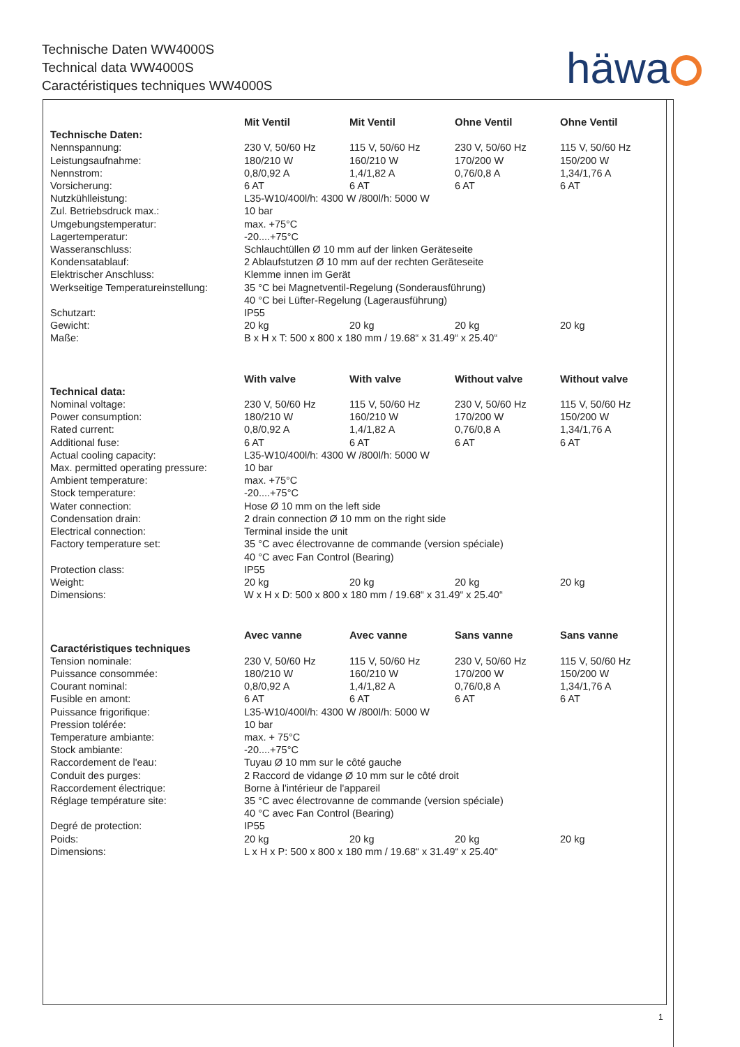Technische Daten WW4000S
Technical data WW4000S
Caractéristiques techniques WW4000S
häwa
| | Mit Ventil | Mit Ventil | Ohne Ventil | Ohne Ventil |
| Technische Daten: | | | | |
| Nennspannung: | 230 V, 50/60 Hz | 115 V, 50/60 Hz | 230 V, 50/60 Hz | 115 V, 50/60 Hz |
| Leistungsaufnahme: | 180/210 W | 160/210 W | 170/200 W | 150/200 W |
| Nennstrom: | 0,8/0,92 A | 1,4/1,82 A | 0,76/0,8 A | 1,34/1,76 A |
| Vorsicherung: | 6 AT | 6 AT | 6 AT | 6 AT |
| Nutzkühlleistung: | L35-W10/400l/h: 4300 W /800l/h: 5000 W | | | |
| Zul. Betriebsdruck max.: | 10 bar | | | |
| Umgebungstemperatur: | max. +75°C | | | |
| Lagertemperatur: | -20....+75°C | | | |
| Wasseranschluss: | Schlauchtüllen Ø 10 mm auf der linken Geräteseite | | | |
| Kondensatablauf: | 2 Ablaufstutzen Ø 10 mm auf der rechten Geräteseite | | | |
| Elektrischer Anschluss: | Klemme innen im Gerät | | | |
| Werkseitige Temperatureinstellung: | 35 °C bei Magnetventil-Regelung (Sonderausführung) 40 °C bei Lüfter-Regelung (Lagerausführung) | | | |
| Schutzart: | IP55 | | | |
| Gewicht: | 20 kg | 20 kg | 20 kg | 20 kg |
| Maße: | B x H x T: 500 x 800 x 180 mm / 19.68“ x 31.49“ x 25.40“ | | | |
| | With valve | With valve | Without valve | Without valve |
| Technical data: | | | | |
| Nominal voltage: | 230 V, 50/60 Hz | 115 V, 50/60 Hz | 230 V, 50/60 Hz | 115 V, 50/60 Hz |
| Power consumption: | 180/210 W | 160/210 W | 170/200 W | 150/200 W |
| Rated current: | 0,8/0,92 A | 1,4/1,82 A | 0,76/0,8 A | 1,34/1,76 A |
| Additional fuse: | 6 AT | 6 AT | 6 AT | 6 AT |
| Actual cooling capacity: | L35-W10/400l/h: 4300 W /800l/h: 5000 W | | | |
| Max. permitted operating pressure: | 10 bar | | | |
| Ambient temperature: | max. +75°C | | | |
| Stock temperature: | -20....+75°C | | | |
| Water connection: | Hose Ø 10 mm on the left side | | | |
| Condensation drain: | 2 drain connection Ø 10 mm on the right side | | | |
| Electrical connection: | Terminal inside the unit | | | |
| Factory temperature set: | 35 °C avec électrovanne de commande (version spéciale) 40 °C avec Fan Control (Bearing) | | | |
| Protection class: | IP55 | | | |
| Weight: | 20 kg | 20 kg | 20 kg | 20 kg |
| Dimensions: | W x H x D: 500 x 800 x 180 mm / 19.68“ x 31.49“ x 25.40“ | | | |
| | Avec vanne | Avec vanne | Sans vanne | Sans vanne |
| Caractéristiques techniques | | | | |
| Tension nominale: | 230 V, 50/60 Hz | 115 V, 50/60 Hz | 230 V, 50/60 Hz | 115 V, 50/60 Hz |
| Puissance consommée: | 180/210 W | 160/210 W | 170/200 W | 150/200 W |
| Courant nominal: | 0,8/0,92 A | 1,4/1,82 A | 0,76/0,8 A | 1,34/1,76 A |
| Fusible en amont: | 6 AT | 6 AT | 6 AT | 6 AT |
| Puissance frigorifique: | L35-W10/400l/h: 4300 W /800l/h: 5000 W | | | |
| Pression tolérée: | 10 bar | | | |
| Temperature ambiante: | max. + 75°C | | | |
| Stock ambiante: | -20....+75°C | | | |
| Raccordement de l'eau: | Tuyau Ø 10 mm sur le côté gauche | | | |
| Conduit des purges: | 2 Raccord de vidange Ø 10 mm sur le côté droit | | | |
| Raccordement électrique: | Borne à l'intérieur de l'appareil | | | |
| Réglage température site: | 35 °C avec électrovanne de commande (version spéciale) 40 °C avec Fan Control (Bearing) | | | |
| Degré de protection: | IP55 | | | |
| Poids: | 20 kg | 20 kg | 20 kg | 20 kg |
| Dimensions: | L x H x P: 500 x 800 x 180 mm / 19.68“ x 31.49“ x 25.40“ | | | |
1